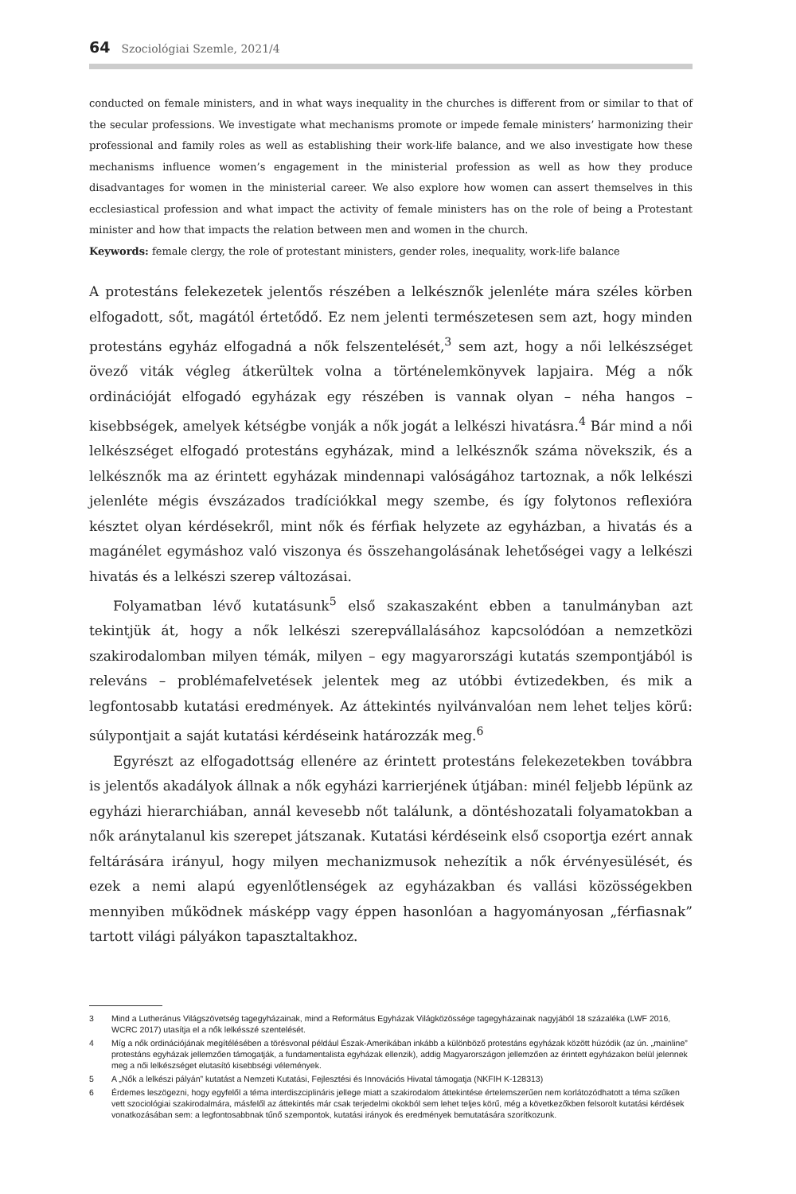64 Szociológiai Szemle, 2021/4
conducted on female ministers, and in what ways inequality in the churches is different from or similar to that of the secular professions. We investigate what mechanisms promote or impede female ministers’ harmonizing their professional and family roles as well as establishing their work-life balance, and we also investigate how these mechanisms influence women’s engagement in the ministerial profession as well as how they produce disadvantages for women in the ministerial career. We also explore how women can assert themselves in this ecclesiastical profession and what impact the activity of female ministers has on the role of being a Protestant minister and how that impacts the relation between men and women in the church.
Keywords: female clergy, the role of protestant ministers, gender roles, inequality, work-life balance
A protestáns felekezetek jelentős részében a lelkésznők jelenléte mára széles körben elfogadott, sőt, magától értetődő. Ez nem jelenti természetesen sem azt, hogy minden protestáns egyház elfogadná a nők felszentelését,<sup>3</sup> sem azt, hogy a női lelkészséget övező viták végleg átkerültek volna a történelemkönyvek lapjaira. Még a nők ordinációját elfogadó egyházak egy részében is vannak olyan – néha hangos – kisebbségek, amelyek kétségbe vonják a nők jogát a lelkészi hivatásra.<sup>4</sup> Bár mind a női lelkészséget elfogadó protestáns egyházak, mind a lelkésznők száma növekszik, és a lelkésznők ma az érintett egyházak mindennapi valóságához tartoznak, a nők lelkészi jelenléte mégis évszázados tradíciókkal megy szembe, és így folytonos reflexióra késztet olyan kérdésekről, mint nők és férfiak helyzete az egyházban, a hivatás és a magánélet egymáshoz való viszonya és összehangolásának lehetőségei vagy a lelkészi hivatás és a lelkészi szerep változásai.
Folyamatban lévő kutatásunk<sup>5</sup> első szakaszaként ebben a tanulmányban azt tekintjük át, hogy a nők lelkészi szerepvállalásához kapcsolódóan a nemzetközi szakirodalomban milyen témák, milyen – egy magyarországi kutatás szempontjából is releváns – problémafelvetések jelentek meg az utóbbi évtizedekben, és mik a legfontosabb kutatási eredmények. Az áttekintés nyilvánvalóan nem lehet teljes körű: súlypontjait a saját kutatási kérdéseink határozzák meg.<sup>6</sup>
Egyrészt az elfogadottság ellenére az érintett protestáns felekezetekben továbbra is jelentős akadályok állnak a nők egyházi karrierjének útjában: minél feljebb lépünk az egyházi hierarchiában, annál kevesebb nőt találunk, a döntéshozatali folyamatokban a nők aránytalanul kis szerepet játszanak. Kutatási kérdéseink első csoportja ezért annak feltárására irányul, hogy milyen mechanizmusok nehezítik a nők érvényesülését, és ezek a nemi alapú egyenlőtlenségek az egyházakban és vallási közösségekben mennyiben működnek másképp vagy éppen hasonlóan a hagyományosan „férfiasnak” tartott világi pályákon tapasztaltakhoz.
3 Mind a Lutheránus Világszövetség tagegyházainak, mind a Református Egyházak Világközössége tagegyházainak nagyjából 18 százaléka (LWF 2016, WCRC 2017) utasítja el a nők lelkésszé szentelését.
4 Míg a nők ordinációjának megítélésében a törésvonal például Észak-Amerikában inkább a különböző protestáns egyházak között húzódik (az ún. „mainline” protestáns egyházak jellemzően támogatják, a fundamentalista egyházak ellenzik), addig Magyarországon jellemzően az érintett egyházakon belül jelennek meg a női lelkészséget elutasító kisebbségi vélemények.
5 A „Nők a lelkészi pályán” kutatást a Nemzeti Kutatási, Fejlesztési és Innovációs Hivatal támogatja (NKFIH K-128313)
6 Érdemes leszögezni, hogy egyfelől a téma interdiszciplináris jellege miatt a szakirodalom áttekintése értelemszerűen nem korlátozódhatott a téma szűken vett szociológiai szakirodalmára, másfelől az áttekintés már csak terjedelmi okokból sem lehet teljes körű, még a következőkben felsorolt kutatási kérdések vonatkozásában sem: a legfontosabbnak tűnő szempontok, kutatási irányok és eredmények bemutatására szorítkozunk.